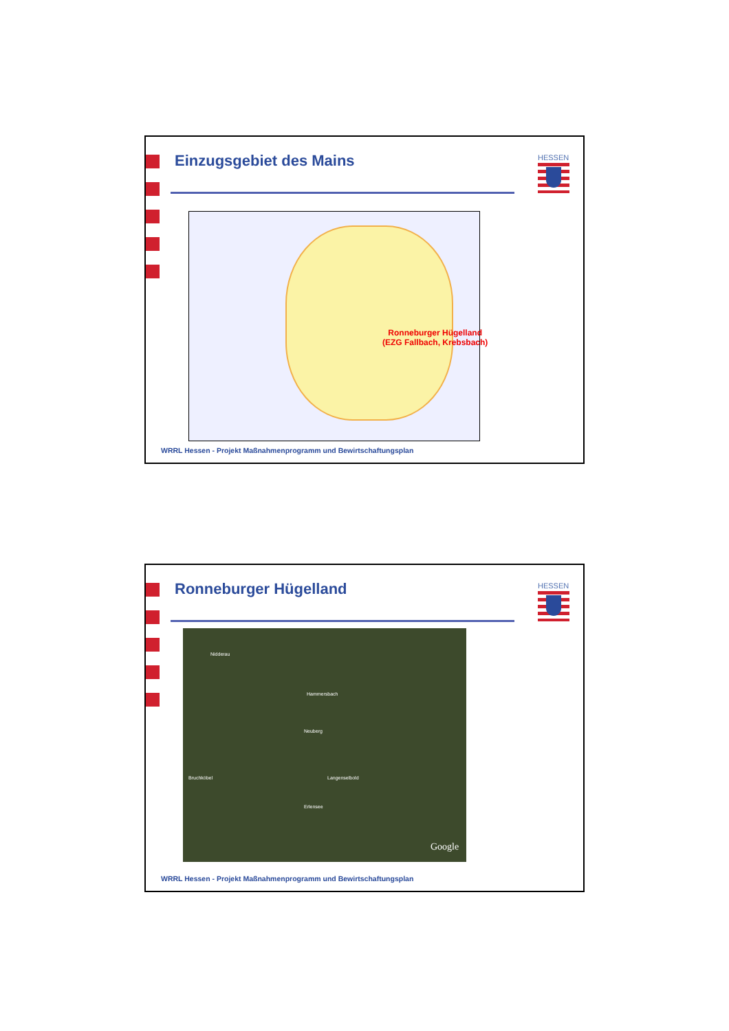Einzugsgebiet des Mains HESSEN
Ronneburger Hügelland
(EZG Fallbach, Krebsbach)
WRRL Hessen - Projekt Maßnahmenprogramm und Bewirtschaftungsplan
Ronneburger Hügelland HESSEN
Nidderau
Hammersbach
Neuberg
Bruchköbel Langenselbold
Erlensee
Google
WRRL Hessen - Projekt Maßnahmenprogramm und Bewirtschaftungsplan